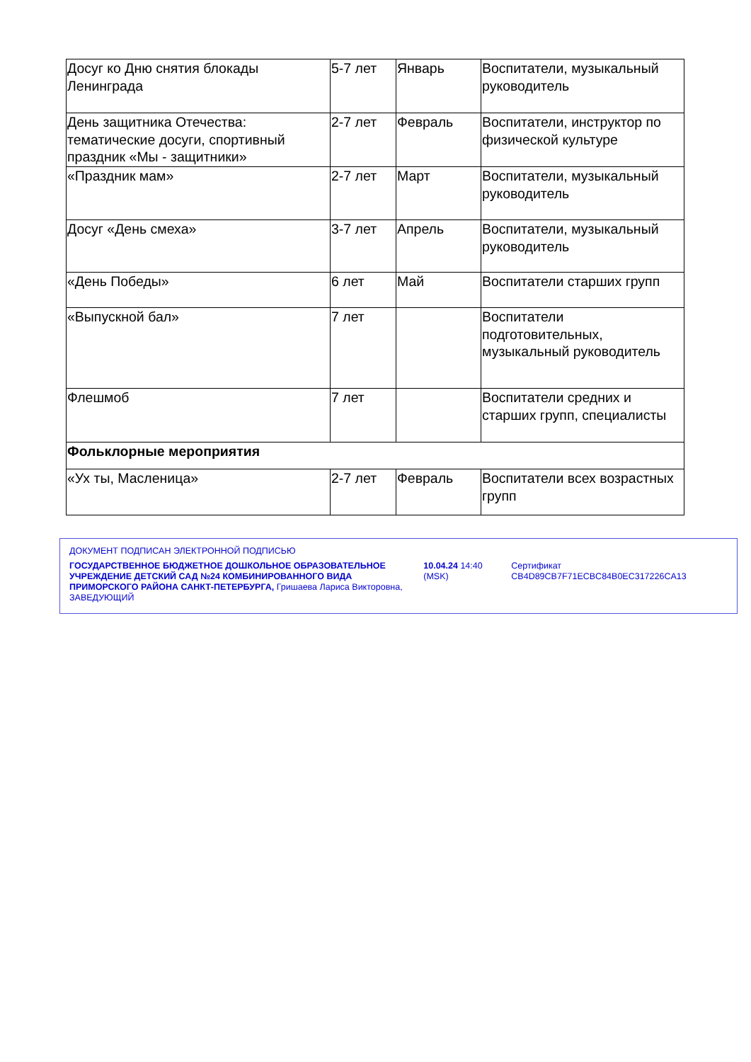| Досуг ко Дню снятия блокады Ленинграда | 5-7 лет | Январь | Воспитатели, музыкальный руководитель |
| День защитника Отечества: тематические досуги, спортивный праздник «Мы - защитники» | 2-7 лет | Февраль | Воспитатели, инструктор по физической культуре |
| «Праздник мам» | 2-7 лет | Март | Воспитатели, музыкальный руководитель |
| Досуг «День смеха» | 3-7 лет | Апрель | Воспитатели, музыкальный руководитель |
| «День Победы» | 6 лет | Май | Воспитатели старших групп |
| «Выпускной бал» | 7 лет | | Воспитатели подготовительных, музыкальный руководитель |
| Флешмоб | 7 лет | | Воспитатели средних и старших групп, специалисты |
| Фольклорные мероприятия | | | |
| «Ух ты, Масленица» | 2-7 лет | Февраль | Воспитатели всех возрастных групп |
ДОКУМЕНТ ПОДПИСАН ЭЛЕКТРОННОЙ ПОДПИСЬЮ
ГОСУДАРСТВЕННОЕ БЮДЖЕТНОЕ ДОШКОЛЬНОЕ ОБРАЗОВАТЕЛЬНОЕ УЧРЕЖДЕНИЕ ДЕТСКИЙ САД №24 КОМБИНИРОВАННОГО ВИДА ПРИМОРСКОГО РАЙОНА САНКТ-ПЕТЕРБУРГА, Гришаева Лариса Викторовна, ЗАВЕДУЮЩИЙ
10.04.24 14:40 (MSK)
Сертификат CB4D89CB7F71ECBC84B0EC317226CA13